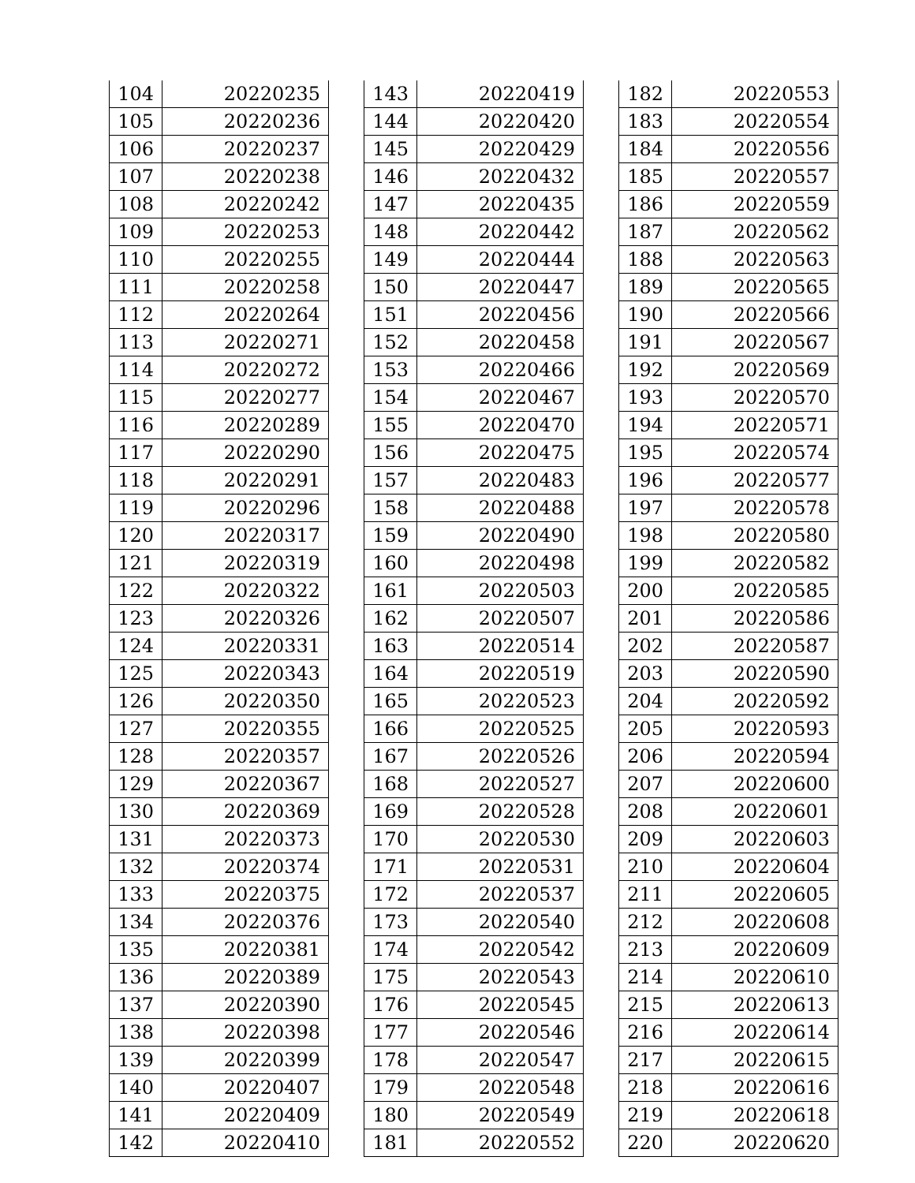| 104 | 20220235 |
| 105 | 20220236 |
| 106 | 20220237 |
| 107 | 20220238 |
| 108 | 20220242 |
| 109 | 20220253 |
| 110 | 20220255 |
| 111 | 20220258 |
| 112 | 20220264 |
| 113 | 20220271 |
| 114 | 20220272 |
| 115 | 20220277 |
| 116 | 20220289 |
| 117 | 20220290 |
| 118 | 20220291 |
| 119 | 20220296 |
| 120 | 20220317 |
| 121 | 20220319 |
| 122 | 20220322 |
| 123 | 20220326 |
| 124 | 20220331 |
| 125 | 20220343 |
| 126 | 20220350 |
| 127 | 20220355 |
| 128 | 20220357 |
| 129 | 20220367 |
| 130 | 20220369 |
| 131 | 20220373 |
| 132 | 20220374 |
| 133 | 20220375 |
| 134 | 20220376 |
| 135 | 20220381 |
| 136 | 20220389 |
| 137 | 20220390 |
| 138 | 20220398 |
| 139 | 20220399 |
| 140 | 20220407 |
| 141 | 20220409 |
| 142 | 20220410 |
| 143 | 20220419 |
| 144 | 20220420 |
| 145 | 20220429 |
| 146 | 20220432 |
| 147 | 20220435 |
| 148 | 20220442 |
| 149 | 20220444 |
| 150 | 20220447 |
| 151 | 20220456 |
| 152 | 20220458 |
| 153 | 20220466 |
| 154 | 20220467 |
| 155 | 20220470 |
| 156 | 20220475 |
| 157 | 20220483 |
| 158 | 20220488 |
| 159 | 20220490 |
| 160 | 20220498 |
| 161 | 20220503 |
| 162 | 20220507 |
| 163 | 20220514 |
| 164 | 20220519 |
| 165 | 20220523 |
| 166 | 20220525 |
| 167 | 20220526 |
| 168 | 20220527 |
| 169 | 20220528 |
| 170 | 20220530 |
| 171 | 20220531 |
| 172 | 20220537 |
| 173 | 20220540 |
| 174 | 20220542 |
| 175 | 20220543 |
| 176 | 20220545 |
| 177 | 20220546 |
| 178 | 20220547 |
| 179 | 20220548 |
| 180 | 20220549 |
| 181 | 20220552 |
| 182 | 20220553 |
| 183 | 20220554 |
| 184 | 20220556 |
| 185 | 20220557 |
| 186 | 20220559 |
| 187 | 20220562 |
| 188 | 20220563 |
| 189 | 20220565 |
| 190 | 20220566 |
| 191 | 20220567 |
| 192 | 20220569 |
| 193 | 20220570 |
| 194 | 20220571 |
| 195 | 20220574 |
| 196 | 20220577 |
| 197 | 20220578 |
| 198 | 20220580 |
| 199 | 20220582 |
| 200 | 20220585 |
| 201 | 20220586 |
| 202 | 20220587 |
| 203 | 20220590 |
| 204 | 20220592 |
| 205 | 20220593 |
| 206 | 20220594 |
| 207 | 20220600 |
| 208 | 20220601 |
| 209 | 20220603 |
| 210 | 20220604 |
| 211 | 20220605 |
| 212 | 20220608 |
| 213 | 20220609 |
| 214 | 20220610 |
| 215 | 20220613 |
| 216 | 20220614 |
| 217 | 20220615 |
| 218 | 20220616 |
| 219 | 20220618 |
| 220 | 20220620 |